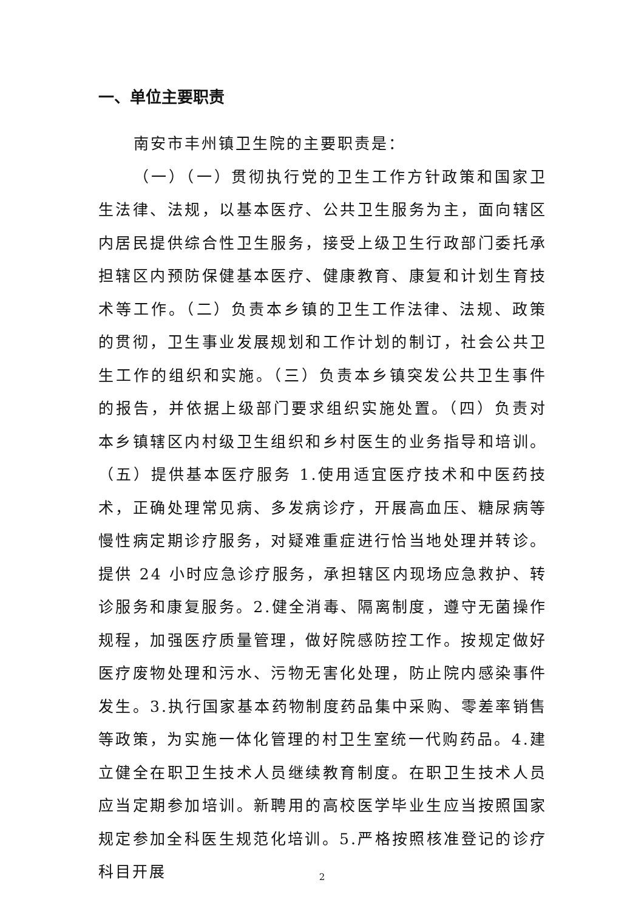一、单位主要职责
南安市丰州镇卫生院的主要职责是：
（一）（一）贯彻执行党的卫生工作方针政策和国家卫生法律、法规，以基本医疗、公共卫生服务为主，面向辖区内居民提供综合性卫生服务，接受上级卫生行政部门委托承担辖区内预防保健基本医疗、健康教育、康复和计划生育技术等工作。（二）负责本乡镇的卫生工作法律、法规、政策的贯彻，卫生事业发展规划和工作计划的制订，社会公共卫生工作的组织和实施。（三）负责本乡镇突发公共卫生事件的报告，并依据上级部门要求组织实施处置。（四）负责对本乡镇辖区内村级卫生组织和乡村医生的业务指导和培训。（五）提供基本医疗服务 1.使用适宜医疗技术和中医药技术，正确处理常见病、多发病诊疗，开展高血压、糖尿病等慢性病定期诊疗服务，对疑难重症进行恰当地处理并转诊。提供 24 小时应急诊疗服务，承担辖区内现场应急救护、转诊服务和康复服务。2.健全消毒、隔离制度，遵守无菌操作规程，加强医疗质量管理，做好院感防控工作。按规定做好医疗废物处理和污水、污物无害化处理，防止院内感染事件发生。3.执行国家基本药物制度药品集中采购、零差率销售等政策，为实施一体化管理的村卫生室统一代购药品。4.建立健全在职卫生技术人员继续教育制度。在职卫生技术人员应当定期参加培训。新聘用的高校医学毕业生应当按照国家规定参加全科医生规范化培训。5.严格按照核准登记的诊疗科目开展
2